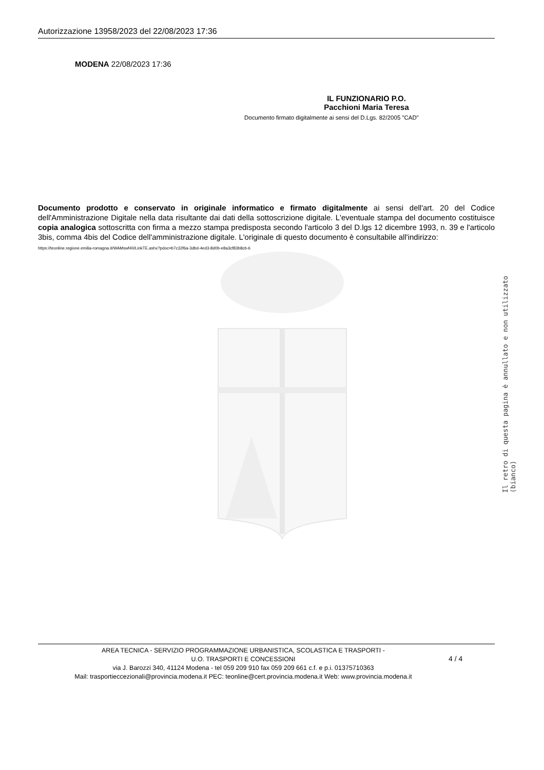Autorizzazione 13958/2023 del 22/08/2023 17:36
MODENA 22/08/2023 17:36
IL FUNZIONARIO P.O.
Pacchioni Maria Teresa
Documento firmato digitalmente ai sensi del D.Lgs. 82/2005 "CAD"
Documento prodotto e conservato in originale informatico e firmato digitalmente ai sensi dell'art. 20 del Codice dell'Amministrazione Digitale nella data risultante dai dati della sottoscrizione digitale. L'eventuale stampa del documento costituisce copia analogica sottoscritta con firma a mezzo stampa predisposta secondo l'articolo 3 del D.lgs 12 dicembre 1993, n. 39 e l'articolo 3bis, comma 4bis del Codice dell'amministrazione digitale. L'originale di questo documento è consultabile all'indirizzo:
https://teonline.regione.emilia-romagna.it/WAMswf40/LinkTE.ashx?pdoc=b7c32f6a-3dbd-4ed3-8d0b-e8a3cf83b8cb-6
Il retro di questa pagina è annullato e non utilizzato (bianco)
AREA TECNICA - SERVIZIO PROGRAMMAZIONE URBANISTICA, SCOLASTICA E TRASPORTI -
U.O. TRASPORTI E CONCESSIONI
via J. Barozzi 340, 41124 Modena - tel 059 209 910 fax 059 209 661 c.f. e p.i. 01375710363
Mail: trasportieccezionali@provincia.modena.it PEC: teonline@cert.provincia.modena.it Web: www.provincia.modena.it
4 / 4